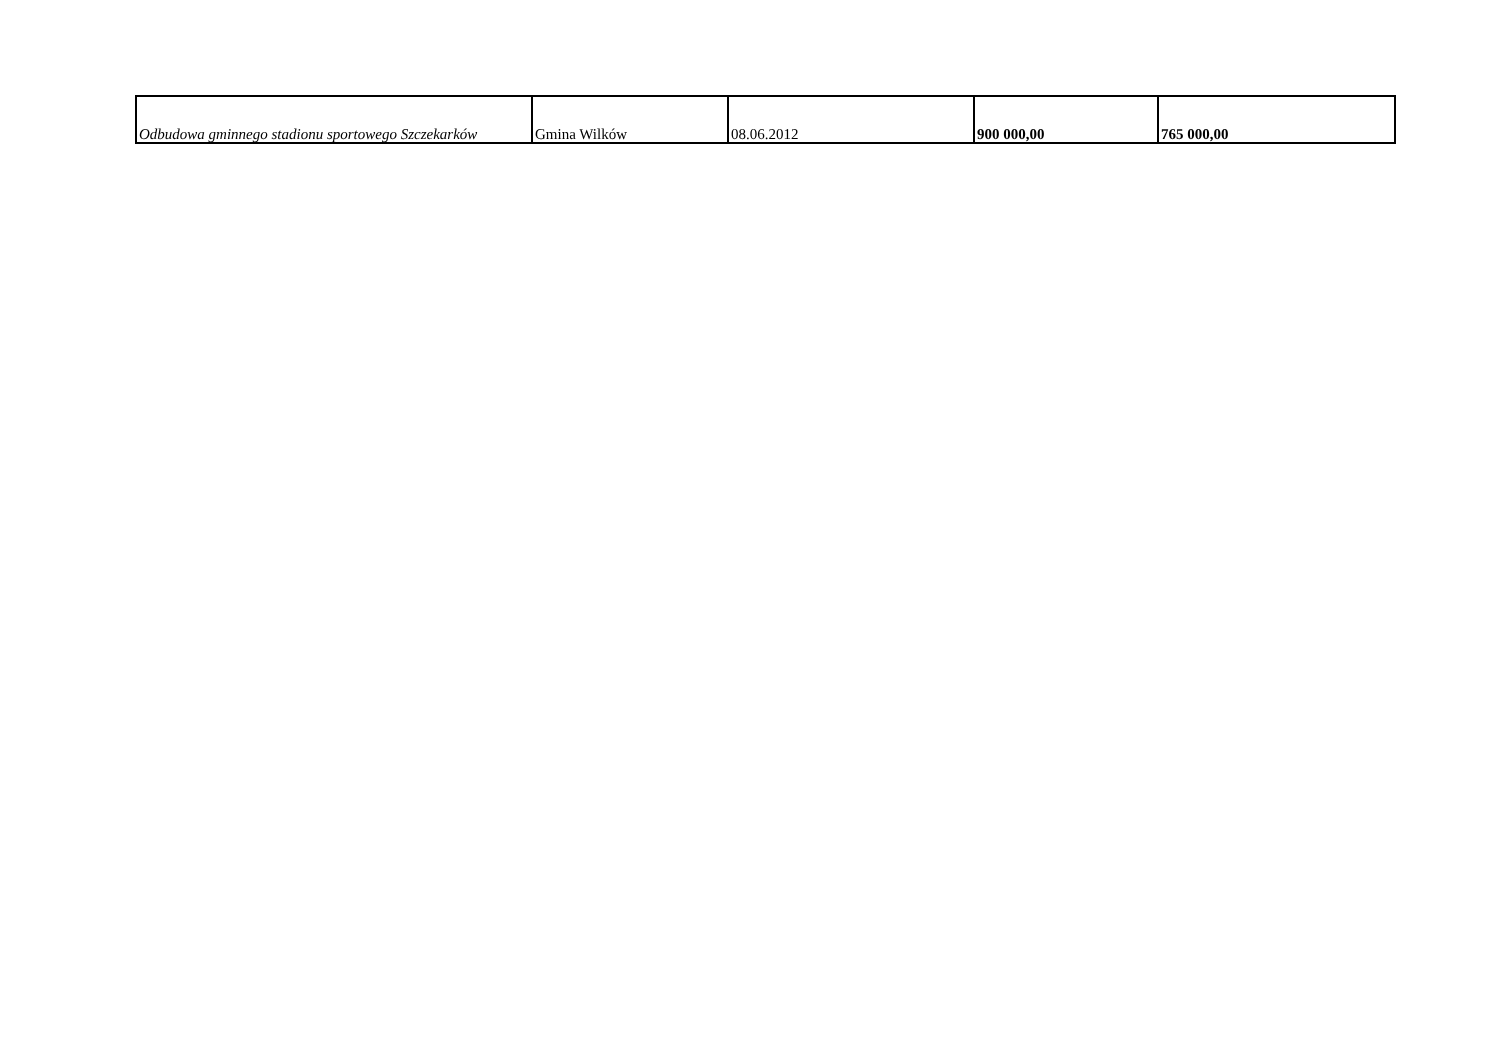| Odbudowa gminnego stadionu sportowego Szczekarków | Gmina Wilków | 08.06.2012 | 900 000,00 | 765 000,00 |